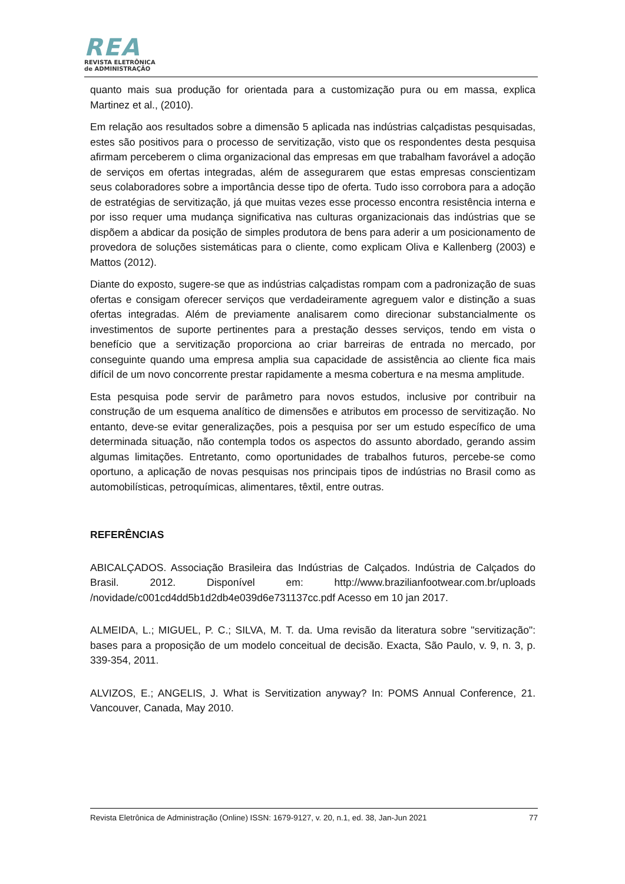REA
REVISTA ELETRÔNICA
de ADMINISTRAÇÃO
quanto mais sua produção for orientada para a customização pura ou em massa, explica Martinez et al., (2010).
Em relação aos resultados sobre a dimensão 5 aplicada nas indústrias calçadistas pesquisadas, estes são positivos para o processo de servitização, visto que os respondentes desta pesquisa afirmam perceberem o clima organizacional das empresas em que trabalham favorável a adoção de serviços em ofertas integradas, além de assegurarem que estas empresas conscientizam seus colaboradores sobre a importância desse tipo de oferta. Tudo isso corrobora para a adoção de estratégias de servitização, já que muitas vezes esse processo encontra resistência interna e por isso requer uma mudança significativa nas culturas organizacionais das indústrias que se dispõem a abdicar da posição de simples produtora de bens para aderir a um posicionamento de provedora de soluções sistemáticas para o cliente, como explicam Oliva e Kallenberg (2003) e Mattos (2012).
Diante do exposto, sugere-se que as indústrias calçadistas rompam com a padronização de suas ofertas e consigam oferecer serviços que verdadeiramente agreguem valor e distinção a suas ofertas integradas. Além de previamente analisarem como direcionar substancialmente os investimentos de suporte pertinentes para a prestação desses serviços, tendo em vista o benefício que a servitização proporciona ao criar barreiras de entrada no mercado, por conseguinte quando uma empresa amplia sua capacidade de assistência ao cliente fica mais difícil de um novo concorrente prestar rapidamente a mesma cobertura e na mesma amplitude.
Esta pesquisa pode servir de parâmetro para novos estudos, inclusive por contribuir na construção de um esquema analítico de dimensões e atributos em processo de servitização. No entanto, deve-se evitar generalizações, pois a pesquisa por ser um estudo específico de uma determinada situação, não contempla todos os aspectos do assunto abordado, gerando assim algumas limitações. Entretanto, como oportunidades de trabalhos futuros, percebe-se como oportuno, a aplicação de novas pesquisas nos principais tipos de indústrias no Brasil como as automobilísticas, petroquímicas, alimentares, têxtil, entre outras.
REFERÊNCIAS
ABICALÇADOS. Associação Brasileira das Indústrias de Calçados. Indústria de Calçados do Brasil. 2012. Disponível em: http://www.brazilianfootwear.com.br/uploads /novidade/c001cd4dd5b1d2db4e039d6e731137cc.pdf Acesso em 10 jan 2017.
ALMEIDA, L.; MIGUEL, P. C.; SILVA, M. T. da. Uma revisão da literatura sobre "servitização": bases para a proposição de um modelo conceitual de decisão. Exacta, São Paulo, v. 9, n. 3, p. 339-354, 2011.
ALVIZOS, E.; ANGELIS, J. What is Servitization anyway? In: POMS Annual Conference, 21. Vancouver, Canada, May 2010.
Revista Eletrônica de Administração (Online) ISSN: 1679-9127, v. 20, n.1, ed. 38, Jan-Jun 2021 77